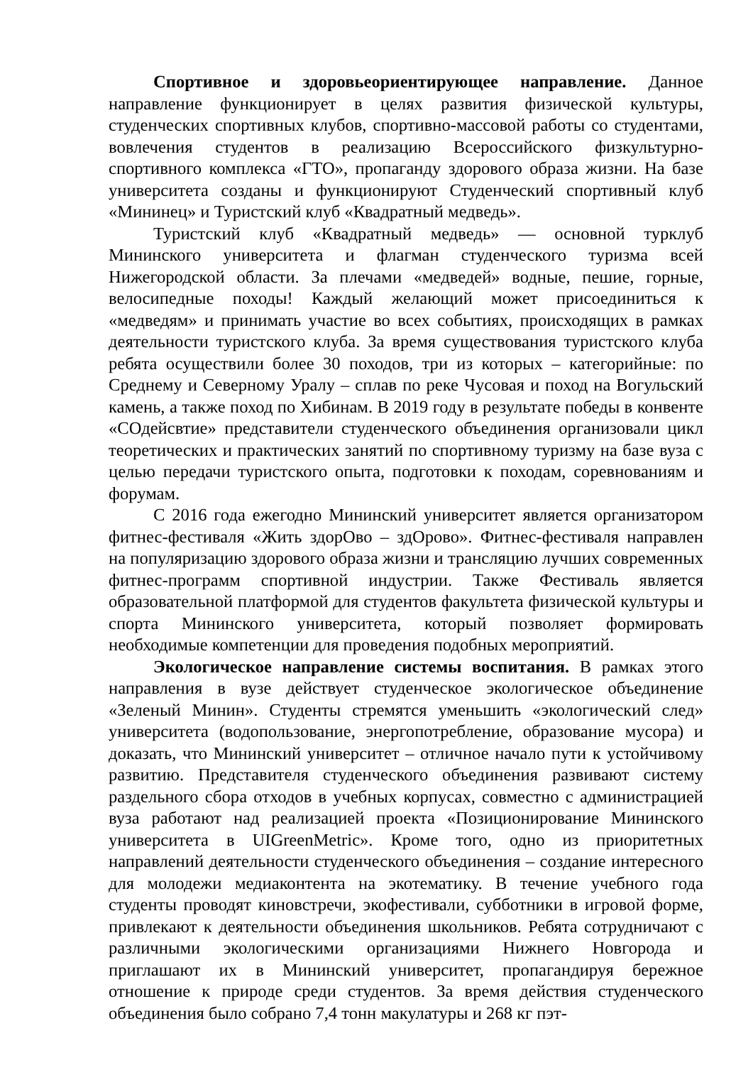Спортивное и здоровьеориентирующее направление. Данное направление функционирует в целях развития физической культуры, студенческих спортивных клубов, спортивно-массовой работы со студентами, вовлечения студентов в реализацию Всероссийского физкультурно-спортивного комплекса «ГТО», пропаганду здорового образа жизни. На базе университета созданы и функционируют Студенческий спортивный клуб «Мининец» и Туристский клуб «Квадратный медведь».
Туристский клуб «Квадратный медведь» — основной турклуб Мининского университета и флагман студенческого туризма всей Нижегородской области. За плечами «медведей» водные, пешие, горные, велосипедные походы! Каждый желающий может присоединиться к «медведям» и принимать участие во всех событиях, происходящих в рамках деятельности туристского клуба. За время существования туристского клуба ребята осуществили более 30 походов, три из которых – категорийные: по Среднему и Северному Уралу – сплав по реке Чусовая и поход на Вогульский камень, а также поход по Хибинам. В 2019 году в результате победы в конвенте «СОдейсвтие» представители студенческого объединения организовали цикл теоретических и практических занятий по спортивному туризму на базе вуза с целью передачи туристского опыта, подготовки к походам, соревнованиям и форумам.
С 2016 года ежегодно Мининский университет является организатором фитнес-фестиваля «Жить здорОво – здОрово». Фитнес-фестиваля направлен на популяризацию здорового образа жизни и трансляцию лучших современных фитнес-программ спортивной индустрии. Также Фестиваль является образовательной платформой для студентов факультета физической культуры и спорта Мининского университета, который позволяет формировать необходимые компетенции для проведения подобных мероприятий.
Экологическое направление системы воспитания. В рамках этого направления в вузе действует студенческое экологическое объединение «Зеленый Минин». Студенты стремятся уменьшить «экологический след» университета (водопользование, энергопотребление, образование мусора) и доказать, что Мининский университет – отличное начало пути к устойчивому развитию. Представителя студенческого объединения развивают систему раздельного сбора отходов в учебных корпусах, совместно с администрацией вуза работают над реализацией проекта «Позиционирование Мининского университета в UIGreenMetric». Кроме того, одно из приоритетных направлений деятельности студенческого объединения – создание интересного для молодежи медиаконтента на экотематику. В течение учебного года студенты проводят киновстречи, экофестивали, субботники в игровой форме, привлекают к деятельности объединения школьников. Ребята сотрудничают с различными экологическими организациями Нижнего Новгорода и приглашают их в Мининский университет, пропагандируя бережное отношение к природе среди студентов. За время действия студенческого объединения было собрано 7,4 тонн макулатуры и 268 кг пэт-